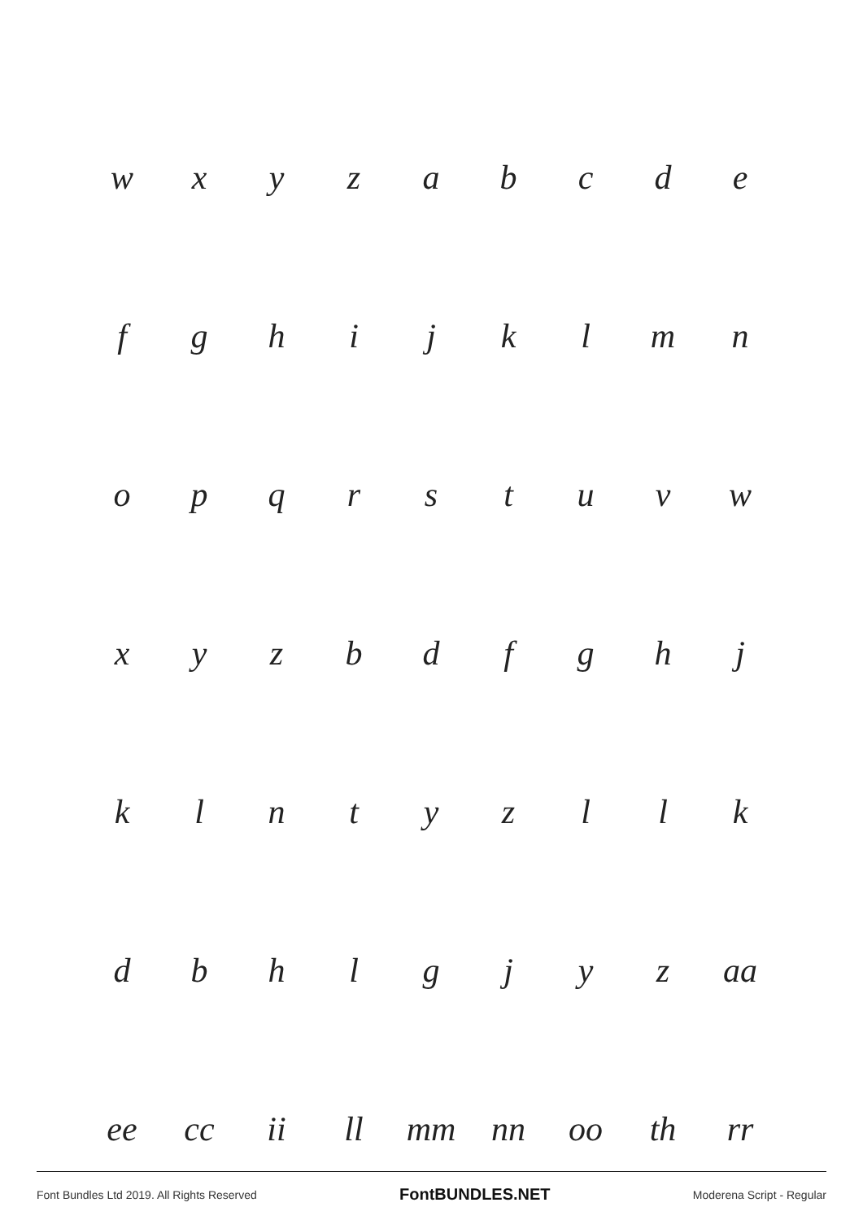wxyzabcde
fghijklmn
opqrstuvw
xyzbdfghj
klntyzllk
dbhlgjyz aa
ee cc ii ll mm nn oo th rr
Font Bundles Ltd 2019. All Rights Reserved FontBUNDLES.NET Moderena Script - Regular